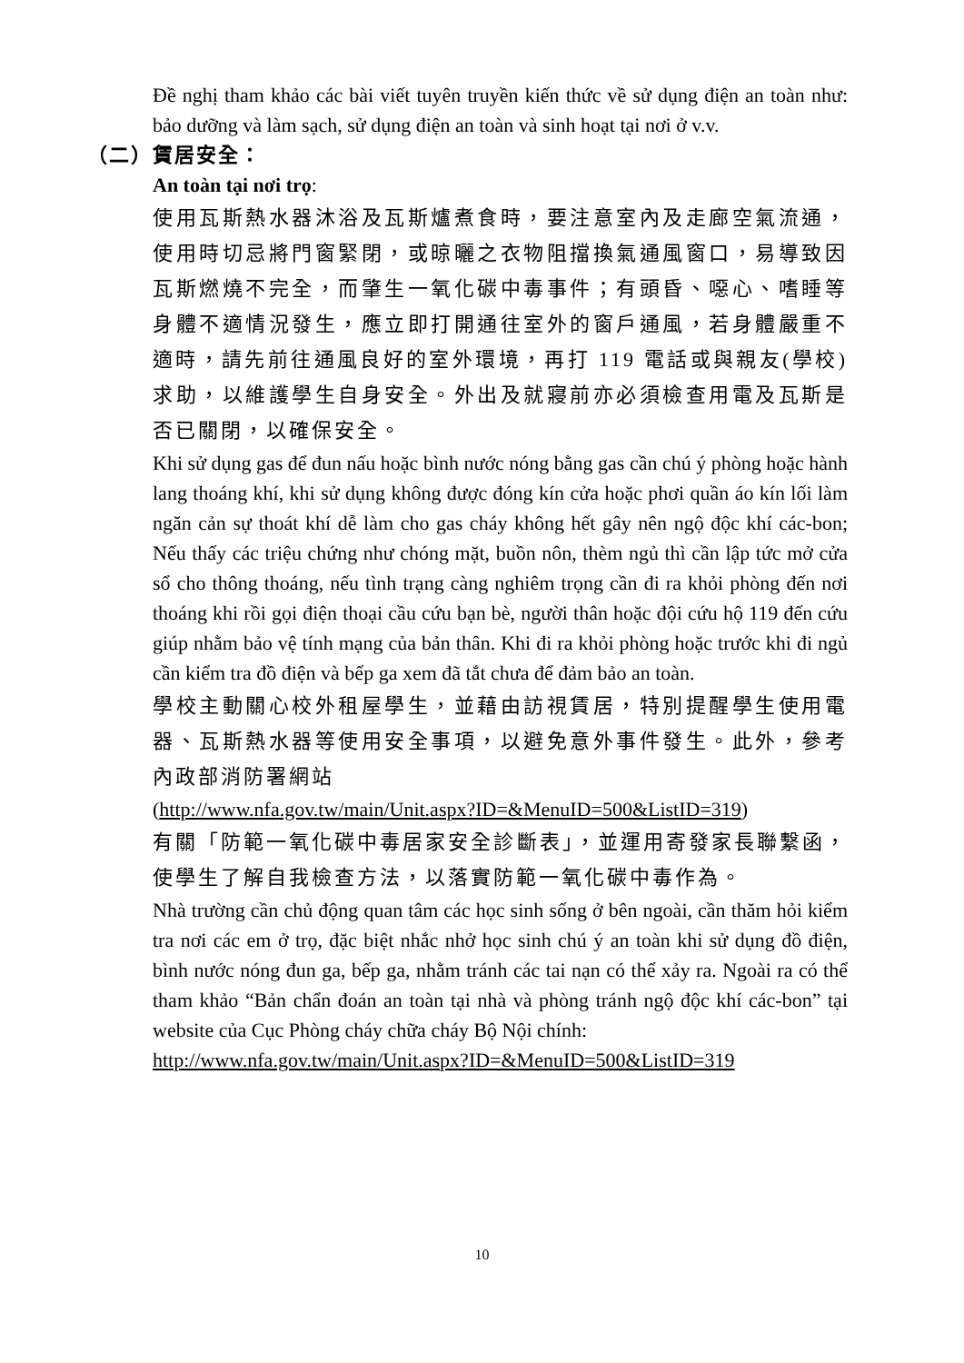Đề nghị tham khảo các bài viết tuyên truyền kiến thức về sử dụng điện an toàn như: bảo dưỡng và làm sạch, sử dụng điện an toàn và sinh hoạt tại nơi ở v.v.
（二）賃居安全：
An toàn tại nơi trọ:
使用瓦斯熱水器沐浴及瓦斯爐煮食時，要注意室內及走廊空氣流通，使用時切忌將門窗緊閉，或晾曬之衣物阻擋換氣通風窗口，易導致因瓦斯燃燒不完全，而肇生一氧化碳中毒事件；有頭昏、噁心、嗜睡等身體不適情況發生，應立即打開通往室外的窗戶通風，若身體嚴重不適時，請先前往通風良好的室外環境，再打 119 電話或與親友(學校)求助，以維護學生自身安全。外出及就寢前亦必須檢查用電及瓦斯是否已關閉，以確保安全。
Khi sử dụng gas để đun nấu hoặc bình nước nóng bằng gas cần chú ý phòng hoặc hành lang thoáng khí, khi sử dụng không được đóng kín cửa hoặc phơi quần áo kín lối làm ngăn cản sự thoát khí dễ làm cho gas cháy không hết gây nên ngộ độc khí các-bon; Nếu thấy các triệu chứng như chóng mặt, buồn nôn, thèm ngủ thì cần lập tức mở cửa sổ cho thông thoáng, nếu tình trạng càng nghiêm trọng cần đi ra khỏi phòng đến nơi thoáng khi rồi gọi điện thoại cầu cứu bạn bè, người thân hoặc đội cứu hộ 119 đến cứu giúp nhằm bảo vệ tính mạng của bản thân. Khi đi ra khỏi phòng hoặc trước khi đi ngủ cần kiểm tra đồ điện và bếp ga xem đã tắt chưa để đảm bảo an toàn.
學校主動關心校外租屋學生，並藉由訪視賃居，特別提醒學生使用電器、瓦斯熱水器等使用安全事項，以避免意外事件發生。此外，參考內政部消防署網站
(http://www.nfa.gov.tw/main/Unit.aspx?ID=&MenuID=500&ListID=319)
有關「防範一氧化碳中毒居家安全診斷表」，並運用寄發家長聯繫函，使學生了解自我檢查方法，以落實防範一氧化碳中毒作為。
Nhà trường cần chủ động quan tâm các học sinh sống ở bên ngoài, cần thăm hỏi kiểm tra nơi các em ở trọ, đặc biệt nhắc nhở học sinh chú ý an toàn khi sử dụng đồ điện, bình nước nóng đun ga, bếp ga, nhằm tránh các tai nạn có thể xảy ra. Ngoài ra có thể tham khảo “Bản chẩn đoán an toàn tại nhà và phòng tránh ngộ độc khí các-bon” tại website của Cục Phòng cháy chữa cháy Bộ Nội chính:
http://www.nfa.gov.tw/main/Unit.aspx?ID=&MenuID=500&ListID=319
10